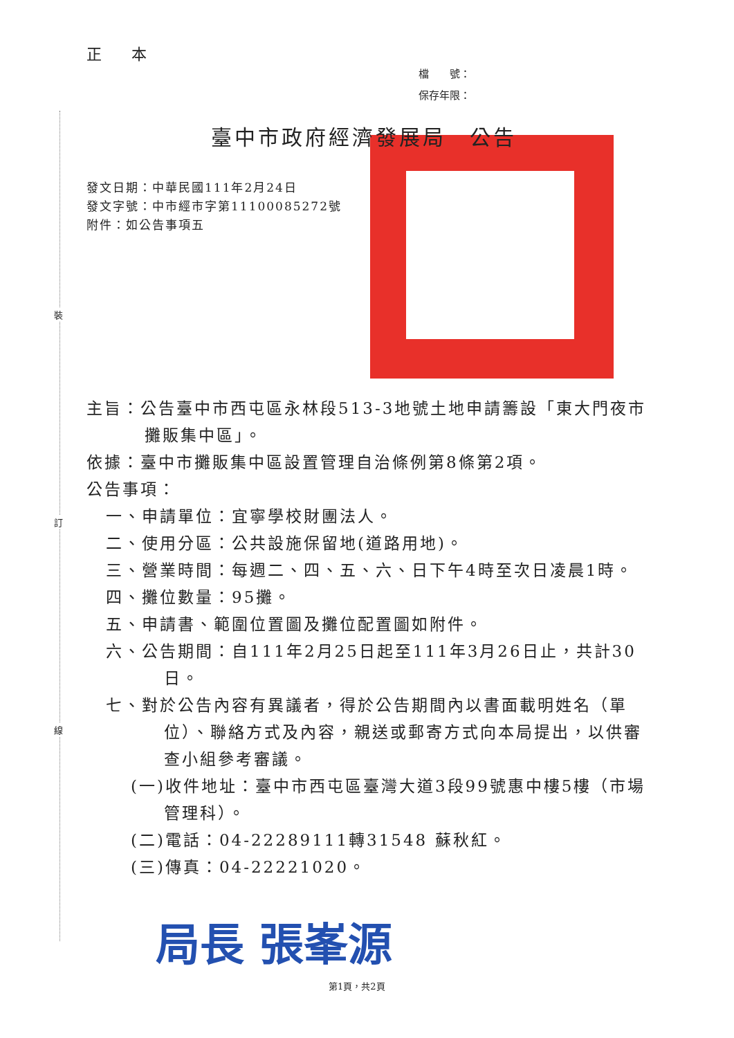裝
訂
線
正 本
檔　　號：
保存年限：
臺中市政府經濟發展局　公告
發文日期：中華民國111年2月24日
發文字號：中市經市字第11100085272號
附件：如公告事項五
主旨：公告臺中市西屯區永林段513-3地號土地申請籌設「東大門夜市攤販集中區」。
依據：臺中市攤販集中區設置管理自治條例第8條第2項。
公告事項：
一、申請單位：宜寧學校財團法人。
二、使用分區：公共設施保留地(道路用地)。
三、營業時間：每週二、四、五、六、日下午4時至次日凌晨1時。
四、攤位數量：95攤。
五、申請書、範圍位置圖及攤位配置圖如附件。
六、公告期間：自111年2月25日起至111年3月26日止，共計30日。
七、對於公告內容有異議者，得於公告期間內以書面載明姓名（單位）、聯絡方式及內容，親送或郵寄方式向本局提出，以供審查小組參考審議。
(一)收件地址：臺中市西屯區臺灣大道3段99號惠中樓5樓（市場管理科）。
(二)電話：04-22289111轉31548 蘇秋紅。
(三)傳真：04-22221020。
局長 張峯源
第1頁，共2頁